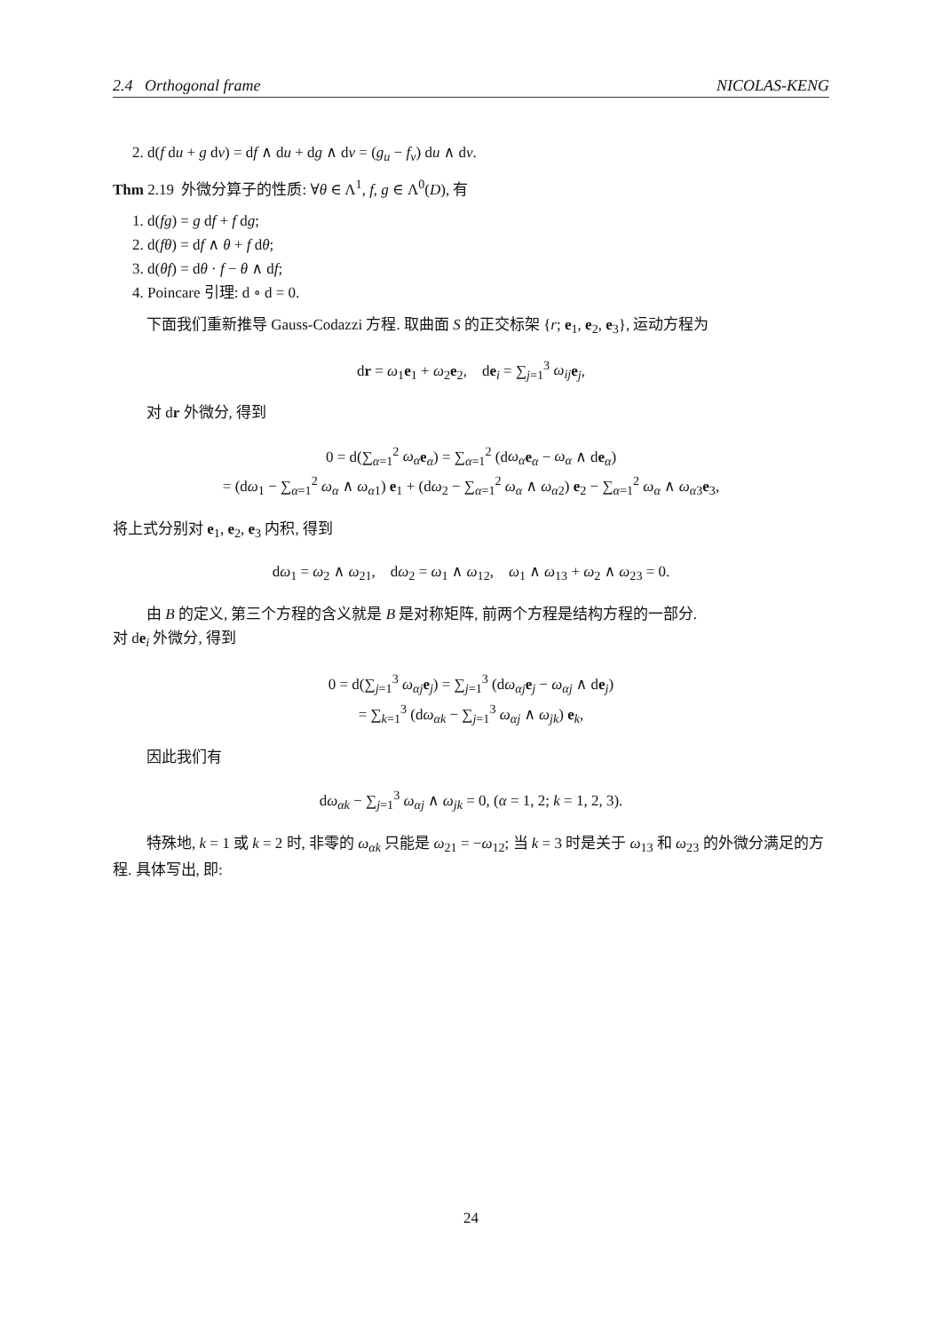2.4 Orthogonal frame NICOLAS-KENG
2. d(f du + g dv) = df ∧ du + dg ∧ dv = (g<sub>u</sub> − f<sub>v</sub>) du ∧ dv.
Thm 2.19 外微分算子的性质: ∀θ ∈ Λ<sup>1</sup>, f, g ∈ Λ<sup>0</sup>(D), 有
1. d(fg) = g df + f dg;
2. d(fθ) = df ∧ θ + f dθ;
3. d(θf) = dθ · f − θ ∧ df;
4. Poincare 引理: d ∘ d = 0.
下面我们重新推导 Gauss-Codazzi 方程. 取曲面 S 的正交标架 {r; e<sub>1</sub>, e<sub>2</sub>, e<sub>3</sub>}, 运动方程为
dr = ω<sub>1</sub>e<sub>1</sub> + ω<sub>2</sub>e<sub>2</sub>, de<sub>i</sub> = ∑<sub>j=1</sub><sup>3</sup> ω<sub>ij</sub> e<sub>j</sub>,
对 dr 外微分, 得到
0 = d(∑<sub>α=1</sub><sup>2</sup> ω<sub>α</sub> e<sub>α</sub>) = ∑<sub>α=1</sub><sup>2</sup> (dω<sub>α</sub> e<sub>α</sub> − ω<sub>α</sub> ∧ de<sub>α</sub>)
= (dω<sub>1</sub> − ∑<sub>α=1</sub><sup>2</sup> ω<sub>α</sub> ∧ ω<sub>α1</sub>) e<sub>1</sub> + (dω<sub>2</sub> − ∑<sub>α=1</sub><sup>2</sup> ω<sub>α</sub> ∧ ω<sub>α2</sub>) e<sub>2</sub> − ∑<sub>α=1</sub><sup>2</sup> ω<sub>α</sub> ∧ ω<sub>α3</sub>e<sub>3</sub>,
将上式分别对 e<sub>1</sub>, e<sub>2</sub>, e<sub>3</sub> 内积, 得到
dω<sub>1</sub> = ω<sub>2</sub> ∧ ω<sub>21</sub>, dω<sub>2</sub> = ω<sub>1</sub> ∧ ω<sub>12</sub>, ω<sub>1</sub> ∧ ω<sub>13</sub> + ω<sub>2</sub> ∧ ω<sub>23</sub> = 0.
由 B 的定义, 第三个方程的含义就是 B 是对称矩阵, 前两个方程是结构方程的一部分.
对 de<sub>i</sub> 外微分, 得到
0 = d(∑<sub>j=1</sub><sup>3</sup> ω<sub>αj</sub> e<sub>j</sub>) = ∑<sub>j=1</sub><sup>3</sup> (dω<sub>αj</sub> e<sub>j</sub> − ω<sub>αj</sub> ∧ de<sub>j</sub>)
= ∑<sub>k=1</sub><sup>3</sup> (dω<sub>αk</sub> − ∑<sub>j=1</sub><sup>3</sup> ω<sub>αj</sub> ∧ ω<sub>jk</sub>) e<sub>k</sub>,
因此我们有
dω<sub>αk</sub> − ∑<sub>j=1</sub><sup>3</sup> ω<sub>αj</sub> ∧ ω<sub>jk</sub> = 0, (α = 1, 2; k = 1, 2, 3).
特殊地, k = 1 或 k = 2 时, 非零的 ω<sub>αk</sub> 只能是 ω<sub>21</sub> = −ω<sub>12</sub>; 当 k = 3 时是关于 ω<sub>13</sub> 和 ω<sub>23</sub> 的外微分满足的方程. 具体写出, 即:
24